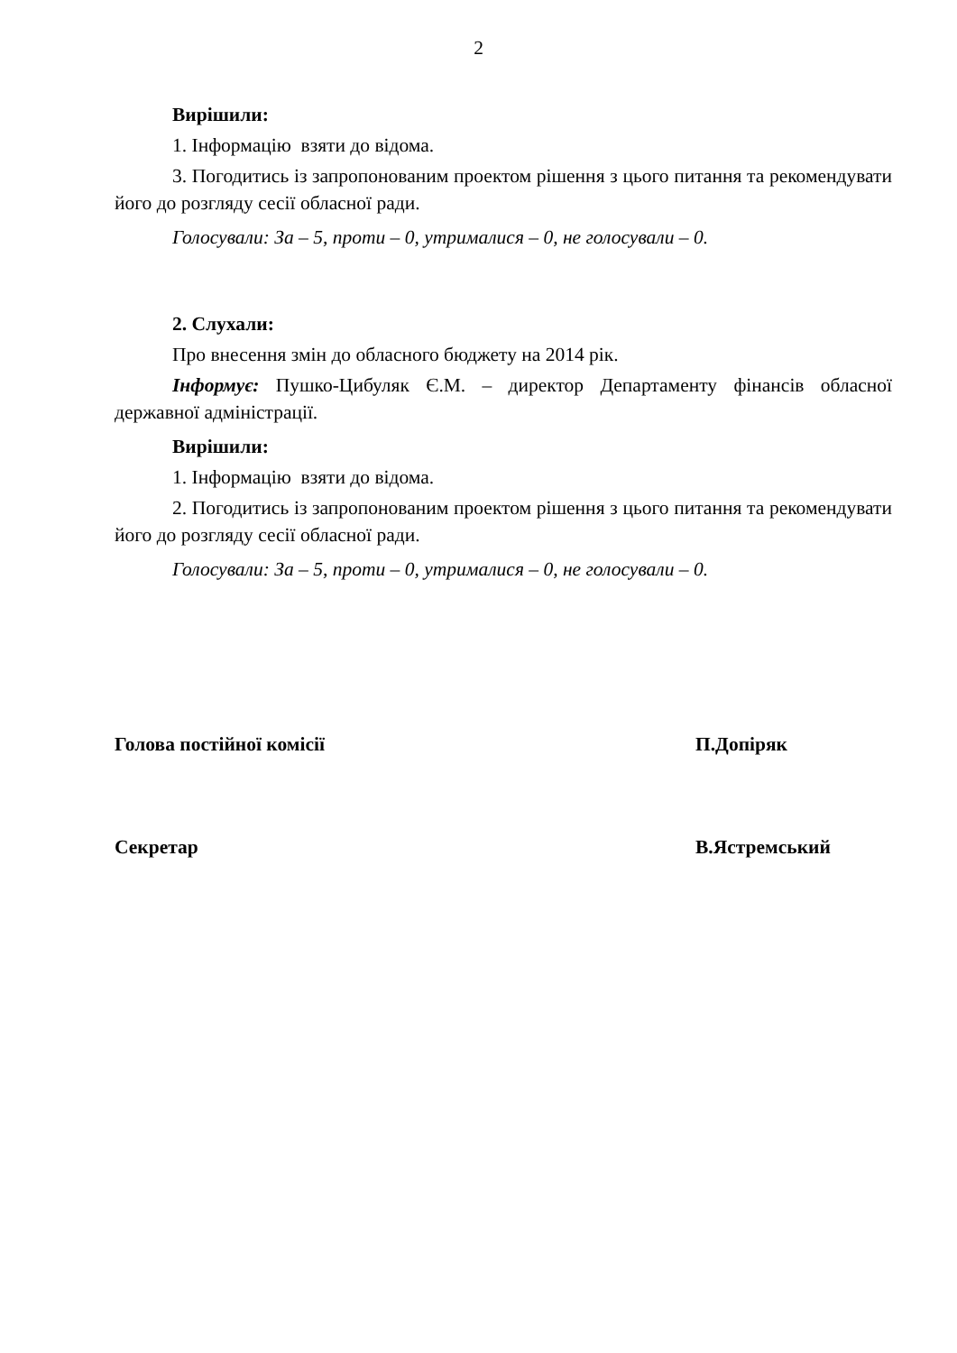2
Вирішили:
1. Інформацію взяти до відома.
3. Погодитись із запропонованим проектом рішення з цього питання та рекомендувати його до розгляду сесії обласної ради.
Голосували: За – 5, проти – 0, утрималися – 0, не голосували – 0.
2. Слухали:
Про внесення змін до обласного бюджету на 2014 рік.
Інформує: Пушко-Цибуляк Є.М. – директор Департаменту фінансів обласної державної адміністрації.
Вирішили:
1. Інформацію взяти до відома.
2. Погодитись із запропонованим проектом рішення з цього питання та рекомендувати його до розгляду сесії обласної ради.
Голосували: За – 5, проти – 0, утрималися – 0, не голосували – 0.
Голова постійної комісії П.Допіряк
Секретар В.Ястремський